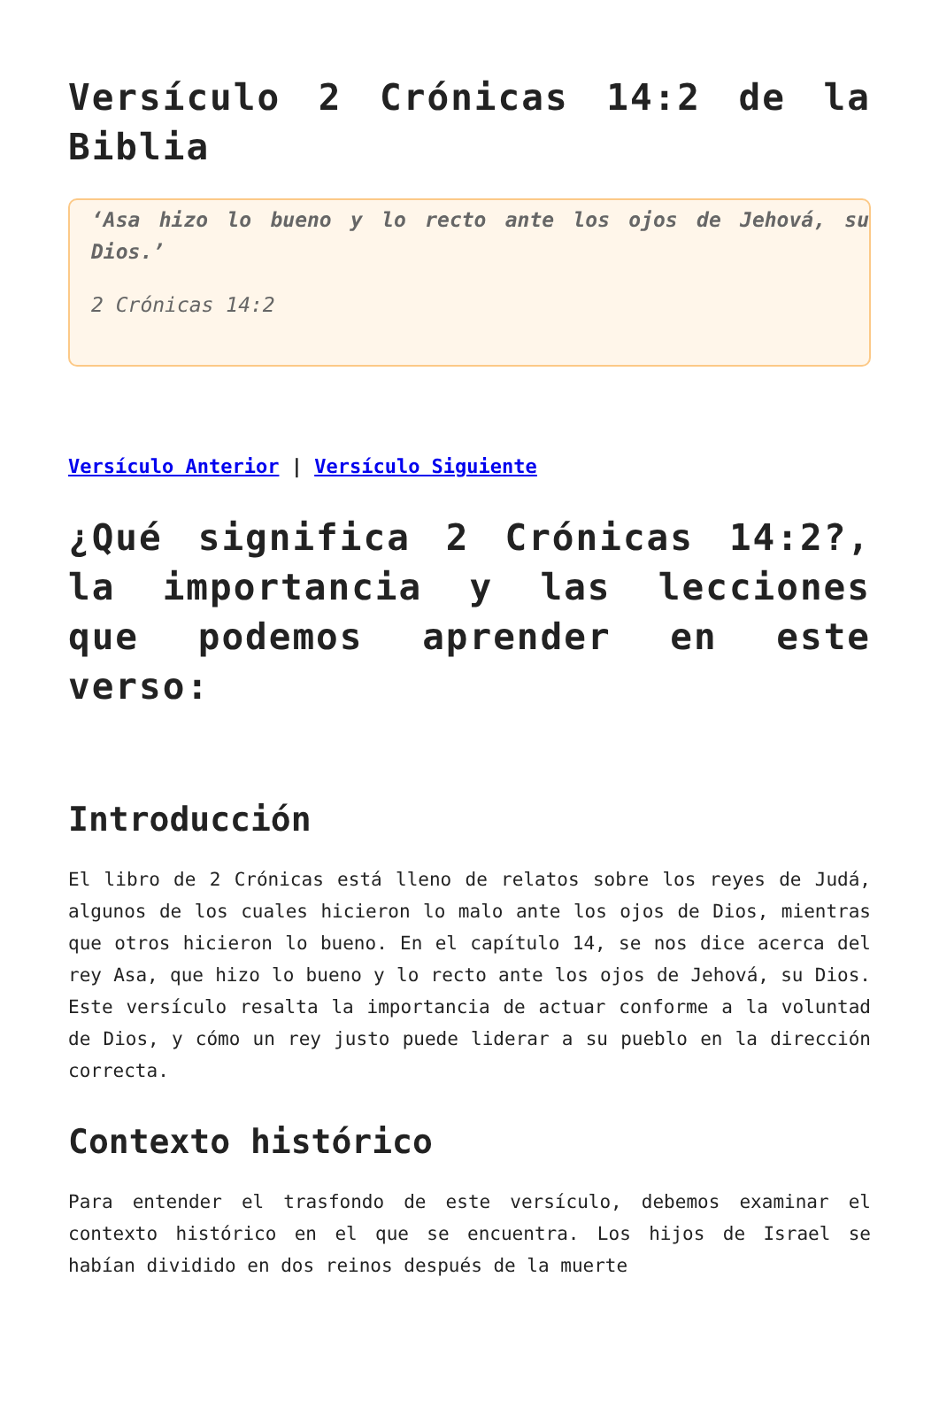Versículo 2 Crónicas 14:2 de la Biblia
‘Asa hizo lo bueno y lo recto ante los ojos de Jehová, su Dios.’
2 Crónicas 14:2
Versículo Anterior | Versículo Siguiente
¿Qué significa 2 Crónicas 14:2?, la importancia y las lecciones que podemos aprender en este verso:
Introducción
El libro de 2 Crónicas está lleno de relatos sobre los reyes de Judá, algunos de los cuales hicieron lo malo ante los ojos de Dios, mientras que otros hicieron lo bueno. En el capítulo 14, se nos dice acerca del rey Asa, que hizo lo bueno y lo recto ante los ojos de Jehová, su Dios. Este versículo resalta la importancia de actuar conforme a la voluntad de Dios, y cómo un rey justo puede liderar a su pueblo en la dirección correcta.
Contexto histórico
Para entender el trasfondo de este versículo, debemos examinar el contexto histórico en el que se encuentra. Los hijos de Israel se habían dividido en dos reinos después de la muerte